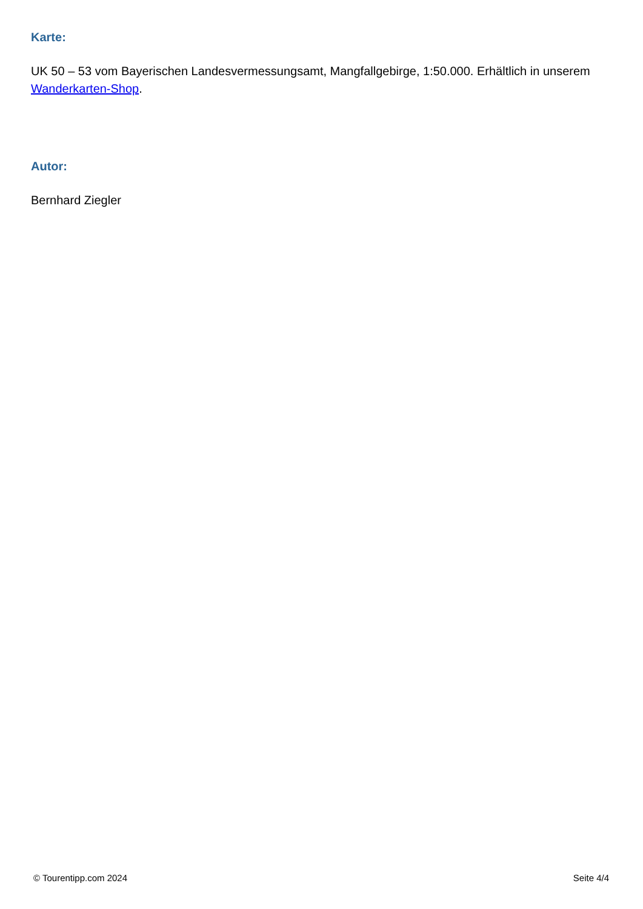Karte:
UK 50 – 53 vom Bayerischen Landesvermessungsamt, Mangfallgebirge, 1:50.000. Erhältlich in unserem Wanderkarten-Shop.
Autor:
Bernhard Ziegler
© Tourentipp.com 2024 Seite 4/4